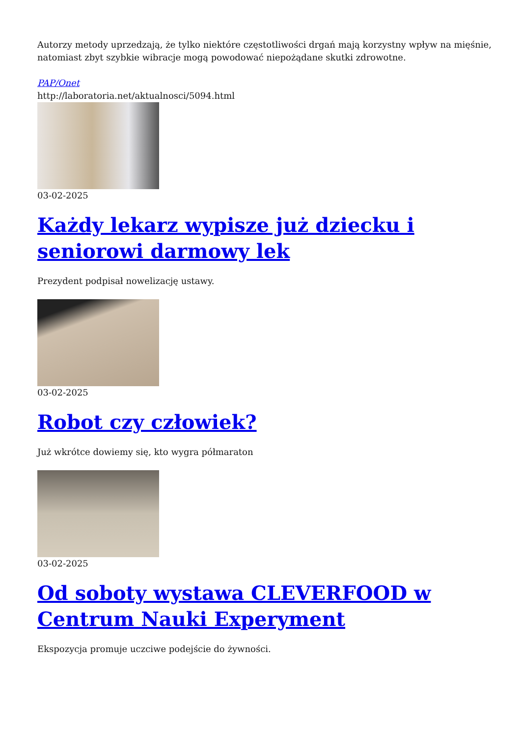Autorzy metody uprzedzają, że tylko niektóre częstotliwości drgań mają korzystny wpływ na mięśnie, natomiast zbyt szybkie wibracje mogą powodować niepożądane skutki zdrowotne.
PAP/Onet
http://laboratoria.net/aktualnosci/5094.html
03-02-2025
Każdy lekarz wypisze już dziecku i seniorowi darmowy lek
Prezydent podpisał nowelizację ustawy.
03-02-2025
Robot czy człowiek?
Już wkrótce dowiemy się, kto wygra półmaraton
03-02-2025
Od soboty wystawa CLEVERFOOD w Centrum Nauki Experyment
Ekspozycja promuje uczciwe podejście do żywności.